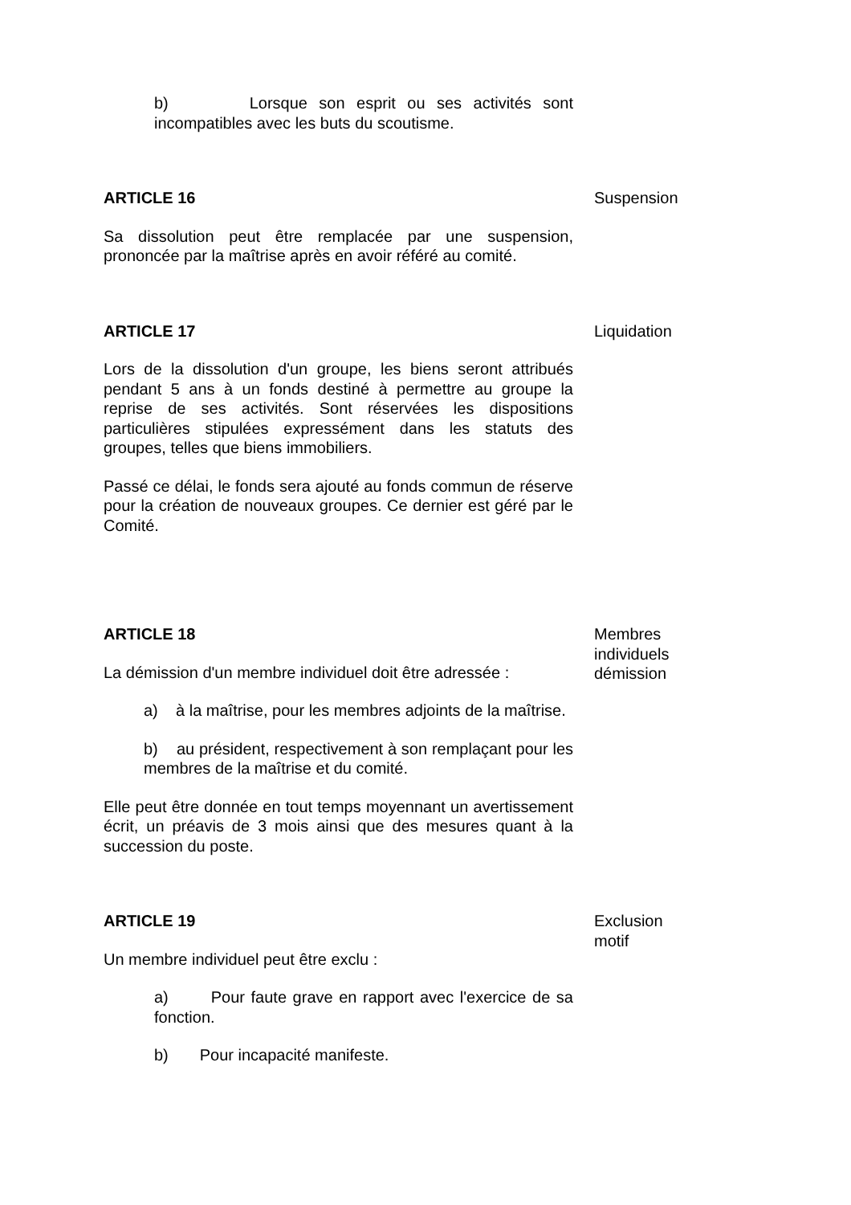b) Lorsque son esprit ou ses activités sont incompatibles avec les buts du scoutisme.
ARTICLE 16
Sa dissolution peut être remplacée par une suspension, prononcée par la maîtrise après en avoir référé au comité.
Suspension
ARTICLE 17
Lors de la dissolution d'un groupe, les biens seront attribués pendant 5 ans à un fonds destiné à permettre au groupe la reprise de ses activités. Sont réservées les dispositions particulières stipulées expressément dans les statuts des groupes, telles que biens immobiliers.
Passé ce délai, le fonds sera ajouté au fonds commun de réserve pour la création de nouveaux groupes. Ce dernier est géré par le Comité.
Liquidation
ARTICLE 18
La démission d'un membre individuel doit être adressée :
a) à la maîtrise, pour les membres adjoints de la maîtrise.
b) au président, respectivement à son remplaçant pour les membres de la maîtrise et du comité.
Elle peut être donnée en tout temps moyennant un avertissement écrit, un préavis de 3 mois ainsi que des mesures quant à la succession du poste.
Membres individuels démission
ARTICLE 19
Un membre individuel peut être exclu :
a) Pour faute grave en rapport avec l'exercice de sa fonction.
b) Pour incapacité manifeste.
Exclusion motif